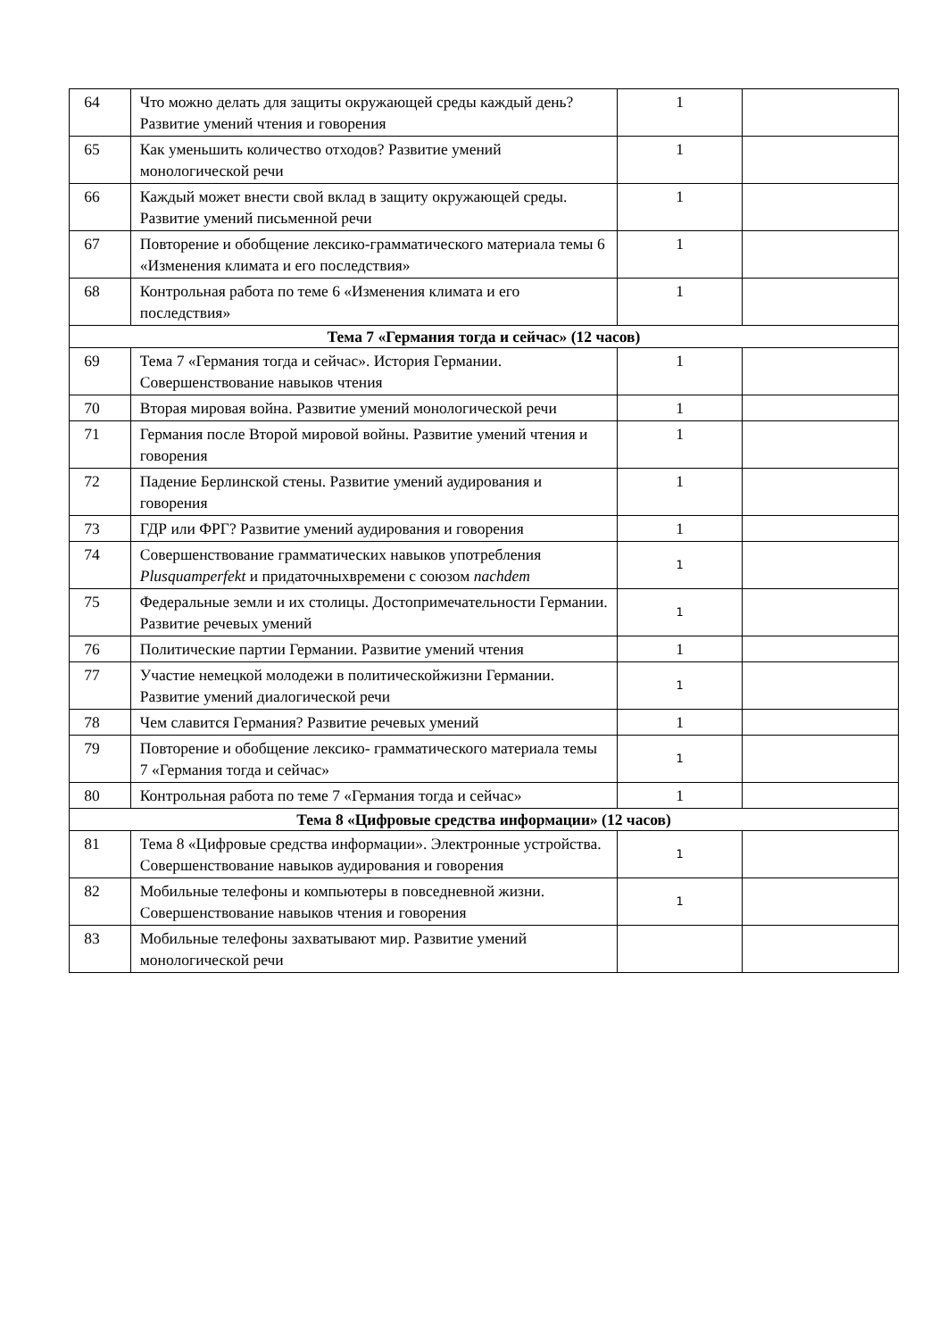| 64 | Что можно делать для защиты окружающей среды каждый день? Развитие умений чтения и говорения | 1 | |
| 65 | Как уменьшить количество отходов? Развитие умений монологической речи | 1 | |
| 66 | Каждый может внести свой вклад в защиту окружающей среды. Развитие умений письменной речи | 1 | |
| 67 | Повторение и обобщение лексико-грамматического материала темы 6 «Изменения климата и его последствия» | 1 | |
| 68 | Контрольная работа по теме 6 «Изменения климата и его последствия» | 1 | |
| Тема 7 «Германия тогда и сейчас» (12 часов) | | | |
| 69 | Тема 7 «Германия тогда и сейчас». История Германии. Совершенствование навыков чтения | 1 | |
| 70 | Вторая мировая война. Развитие умений монологической речи | 1 | |
| 71 | Германия после Второй мировой войны. Развитие умений чтения и говорения | 1 | |
| 72 | Падение Берлинской стены. Развитие умений аудирования и говорения | 1 | |
| 73 | ГДР или ФРГ? Развитие умений аудирования и говорения | 1 | |
| 74 | Совершенствование грамматических навыков употребления Plusquamperfekt и придаточныхвремени с союзом nachdem | 1 | |
| 75 | Федеральные земли и их столицы. Достопримечательности Германии. Развитие речевых умений | 1 | |
| 76 | Политические партии Германии. Развитие умений чтения | 1 | |
| 77 | Участие немецкой молодежи в политическойжизни Германии. Развитие умений диалогической речи | 1 | |
| 78 | Чем славится Германия? Развитие речевых умений | 1 | |
| 79 | Повторение и обобщение лексико- грамматического материала темы 7 «Германия тогда и сейчас» | 1 | |
| 80 | Контрольная работа по теме 7 «Германия тогда и сейчас» | 1 | |
| Тема 8 «Цифровые средства информации» (12 часов) | | | |
| 81 | Тема 8 «Цифровые средства информации». Электронные устройства. Совершенствование навыков аудирования и говорения | 1 | |
| 82 | Мобильные телефоны и компьютеры в повседневной жизни. Совершенствование навыков чтения и говорения | 1 | |
| 83 | Мобильные телефоны захватывают мир. Развитие умений монологической речи | | |